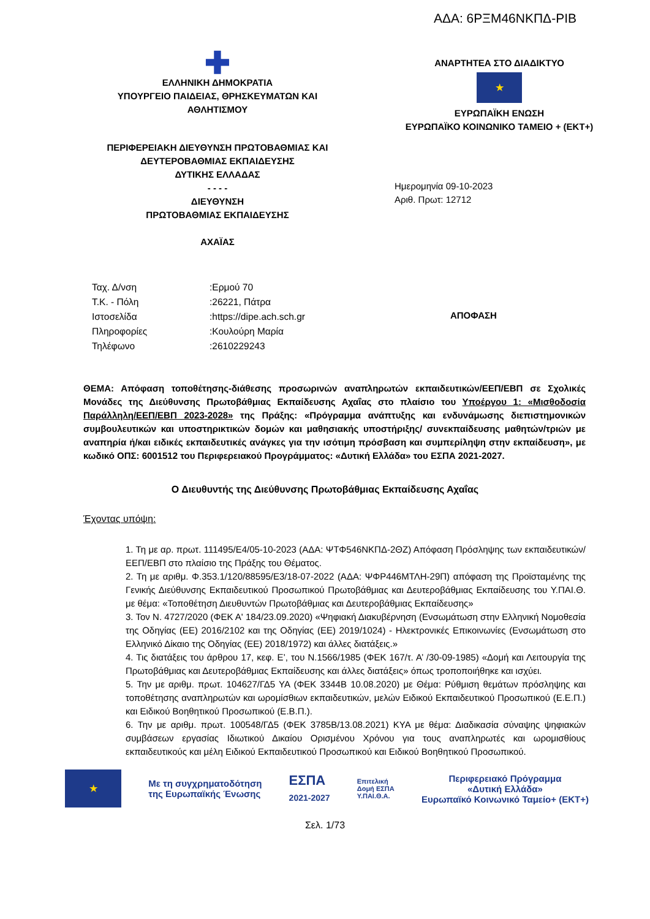ΑΔΑ: 6ΡΞΜ46ΝΚΠΔ-ΡΙΒ
✚
ΕΛΛΗΝΙΚΗ ΔΗΜΟΚΡΑΤΙΑ
ΥΠΟΥΡΓΕΙΟ ΠΑΙΔΕΙΑΣ, ΘΡΗΣΚΕΥΜΑΤΩΝ ΚΑΙ
ΑΘΛΗΤΙΣΜΟΥ
ΠΕΡΙΦΕΡΕΙΑΚΗ ΔΙΕΥΘΥΝΣΗ ΠΡΩΤΟΒΑΘΜΙΑΣ ΚΑΙ
ΔΕΥΤΕΡΟΒΑΘΜΙΑΣ ΕΚΠΑΙΔΕΥΣΗΣ
ΔΥΤΙΚΗΣ ΕΛΛΑΔΑΣ
- - - -
ΔΙΕΥΘΥΝΣΗ
ΠΡΩΤΟΒΑΘΜΙΑΣ ΕΚΠΑΙΔΕΥΣΗΣ
ΑΧΑΪΑΣ
ΑΝΑΡΤΗΤΕΑ ΣΤΟ ΔΙΑΔΙΚΤΥΟ
★
ΕΥΡΩΠΑΪΚΗ ΕΝΩΣΗ
ΕΥΡΩΠΑΪΚΟ ΚΟΙΝΩΝΙΚΟ ΤΑΜΕΙΟ + (ΕΚΤ+)
Ημερομηνία 09-10-2023
Αριθ. Πρωτ: 12712
| Ταχ. Δ/νση | :Ερμού 70 |
| Τ.Κ. - Πόλη | :26221, Πάτρα |
| Ιστοσελίδα | :https://dipe.ach.sch.gr |
| Πληροφορίες | :Κουλούρη Μαρία |
| Τηλέφωνο | :2610229243 |
ΑΠΟΦΑΣΗ
ΘΕΜΑ: Απόφαση τοποθέτησης-διάθεσης προσωρινών αναπληρωτών εκπαιδευτικών/ΕΕΠ/ΕΒΠ σε Σχολικές Μονάδες της Διεύθυνσης Πρωτοβάθμιας Εκπαίδευσης Αχαΐας στο πλαίσιο του Υποέργου 1: «Μισθοδοσία Παράλληλη/ΕΕΠ/ΕΒΠ 2023-2028» της Πράξης: «Πρόγραμμα ανάπτυξης και ενδυνάμωσης διεπιστημονικών συμβουλευτικών και υποστηρικτικών δομών και μαθησιακής υποστήριξης/ συνεκπαίδευσης μαθητών/τριών με αναπηρία ή/και ειδικές εκπαιδευτικές ανάγκες για την ισότιμη πρόσβαση και συμπερίληψη στην εκπαίδευση», με κωδικό ΟΠΣ: 6001512 του Περιφερειακού Προγράμματος: «Δυτική Ελλάδα» του ΕΣΠΑ 2021-2027.
Ο Διευθυντής της Διεύθυνσης Πρωτοβάθμιας Εκπαίδευσης Αχαΐας
Έχοντας υπόψη:
1. Τη με αρ. πρωτ. 111495/Ε4/05-10-2023 (ΑΔΑ: ΨΤΦ546ΝΚΠΔ-2ΘΖ) Απόφαση Πρόσληψης των εκπαιδευτικών/ΕΕΠ/ΕΒΠ στο πλαίσιο της Πράξης του Θέματος.
2. Τη με αριθμ. Φ.353.1/120/88595/Ε3/18-07-2022 (ΑΔΑ: ΨΦΡ446ΜΤΛΗ-29Π) απόφαση της Προϊσταμένης της Γενικής Διεύθυνσης Εκπαιδευτικού Προσωπικού Πρωτοβάθμιας και Δευτεροβάθμιας Εκπαίδευσης του Υ.ΠΑΙ.Θ. με θέμα: «Τοποθέτηση Διευθυντών Πρωτοβάθμιας και Δευτεροβάθμιας Εκπαίδευσης»
3. Τον Ν. 4727/2020 (ΦΕΚ Α' 184/23.09.2020) «Ψηφιακή Διακυβέρνηση (Ενσωμάτωση στην Ελληνική Νομοθεσία της Οδηγίας (ΕΕ) 2016/2102 και της Οδηγίας (ΕΕ) 2019/1024) - Ηλεκτρονικές Επικοινωνίες (Ενσωμάτωση στο Ελληνικό Δίκαιο της Οδηγίας (ΕΕ) 2018/1972) και άλλες διατάξεις.»
4. Τις διατάξεις του άρθρου 17, κεφ. Ε’, του Ν.1566/1985 (ΦΕΚ 167/τ. Α’ /30-09-1985) «Δομή και Λειτουργία της Πρωτοβάθμιας και Δευτεροβάθμιας Εκπαίδευσης και άλλες διατάξεις» όπως τροποποιήθηκε και ισχύει.
5. Την με αριθμ. πρωτ. 104627/ΓΔ5 ΥΑ (ΦΕΚ 3344Β 10.08.2020) με Θέμα: Ρύθμιση θεμάτων πρόσληψης και τοποθέτησης αναπληρωτών και ωρομίσθιων εκπαιδευτικών, μελών Ειδικού Εκπαιδευτικού Προσωπικού (Ε.Ε.Π.) και Ειδικού Βοηθητικού Προσωπικού (Ε.Β.Π.).
6. Την με αριθμ. πρωτ. 100548/ΓΔ5 (ΦΕΚ 3785Β/13.08.2021) ΚΥΑ με θέμα: Διαδικασία σύναψης ψηφιακών συμβάσεων εργασίας Ιδιωτικού Δικαίου Ορισμένου Χρόνου για τους αναπληρωτές και ωρομισθίους εκπαιδευτικούς και μέλη Ειδικού Εκπαιδευτικού Προσωπικού και Ειδικού Βοηθητικού Προσωπικού.
★
Με τη συγχρηματοδότηση
της Ευρωπαϊκής Ένωσης
ΕΣΠΑ
2021-2027
Επιτελική
Δομή ΕΣΠΑ
Υ.ΠΑΙ.Θ.Α.
Περιφερειακό Πρόγραμμα
«Δυτική Ελλάδα»
Ευρωπαϊκό Κοινωνικό Ταμείο+ (ΕΚΤ+)
Σελ. 1/73